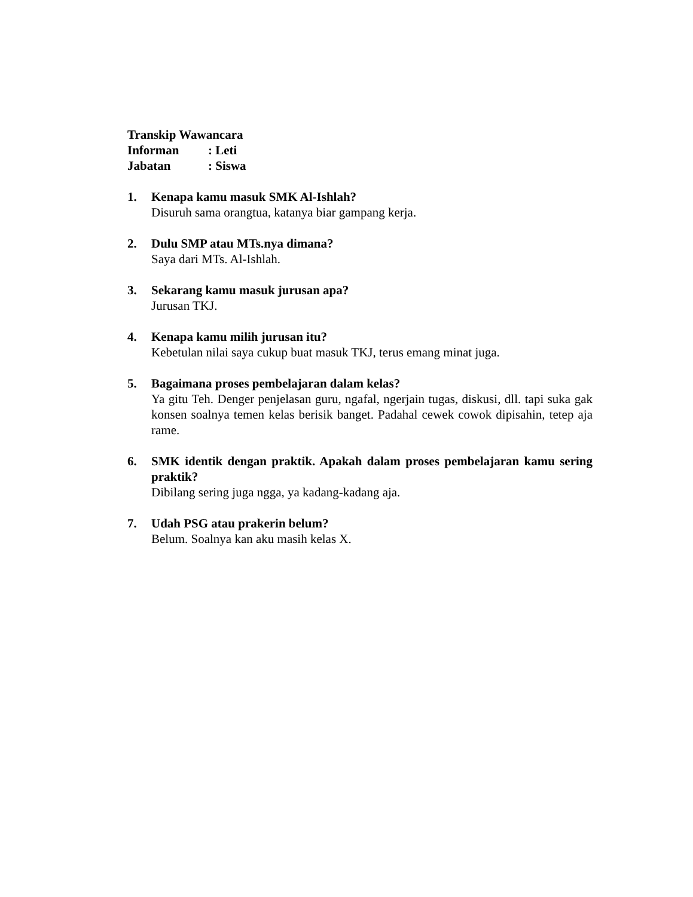Transkip Wawancara
Informan: Leti
Jabatan: Siswa
1. Kenapa kamu masuk SMK Al-Ishlah?
Disuruh sama orangtua, katanya biar gampang kerja.
2. Dulu SMP atau MTs.nya dimana?
Saya dari MTs. Al-Ishlah.
3. Sekarang kamu masuk jurusan apa?
Jurusan TKJ.
4. Kenapa kamu milih jurusan itu?
Kebetulan nilai saya cukup buat masuk TKJ, terus emang minat juga.
5. Bagaimana proses pembelajaran dalam kelas?
Ya gitu Teh. Denger penjelasan guru, ngafal, ngerjain tugas, diskusi, dll. tapi suka gak konsen soalnya temen kelas berisik banget. Padahal cewek cowok dipisahin, tetep aja rame.
6. SMK identik dengan praktik. Apakah dalam proses pembelajaran kamu sering praktik?
Dibilang sering juga ngga, ya kadang-kadang aja.
7. Udah PSG atau prakerin belum?
Belum. Soalnya kan aku masih kelas X.